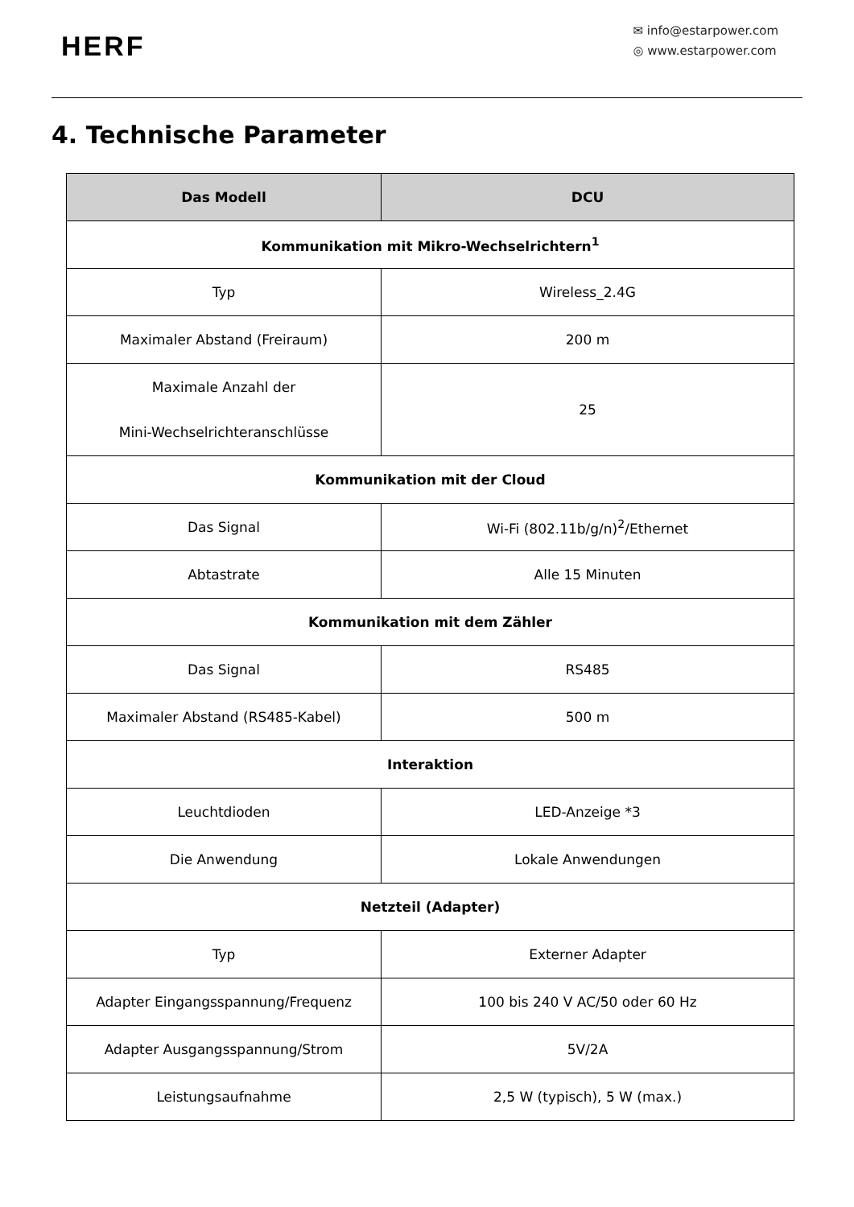HERF
✉ info@estarpower.com
◎ www.estarpower.com
4. Technische Parameter
| Das Modell | DCU |
| --- | --- |
| Kommunikation mit Mikro-Wechselrichtern<sup>1</sup> | |
| Typ | Wireless_2.4G |
| Maximaler Abstand (Freiraum) | 200 m |
| Maximale Anzahl der Mini-Wechselrichteranschlüsse | 25 |
| Kommunikation mit der Cloud | |
| Das Signal | Wi-Fi (802.11b/g/n)<sup>2</sup>/Ethernet |
| Abtastrate | Alle 15 Minuten |
| Kommunikation mit dem Zähler | |
| Das Signal | RS485 |
| Maximaler Abstand (RS485-Kabel) | 500 m |
| Interaktion | |
| Leuchtdioden | LED-Anzeige *3 |
| Die Anwendung | Lokale Anwendungen |
| Netzteil (Adapter) | |
| Typ | Externer Adapter |
| Adapter Eingangsspannung/Frequenz | 100 bis 240 V AC/50 oder 60 Hz |
| Adapter Ausgangsspannung/Strom | 5V/2A |
| Leistungsaufnahme | 2,5 W (typisch), 5 W (max.) |